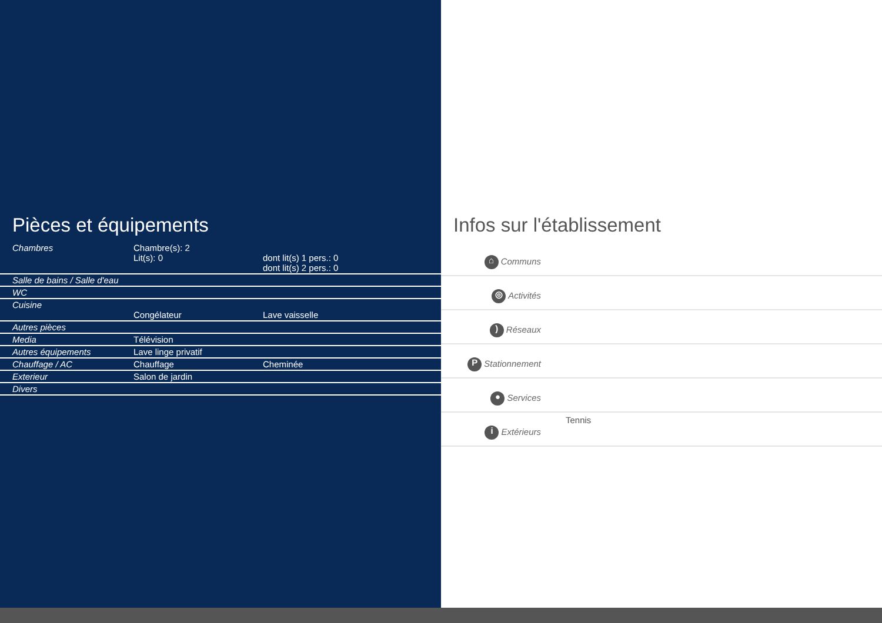Pièces et équipements
| Chambres | Chambre(s): 2 Lit(s): 0 | dont lit(s) 1 pers.: 0 dont lit(s) 2 pers.: 0 |
| Salle de bains / Salle d'eau | | |
| WC | | |
| Cuisine | Congélateur | Lave vaisselle |
| Autres pièces | | |
| Media | Télévision | |
| Autres équipements | Lave linge privatif | |
| Chauffage / AC | Chauffage | Cheminée |
| Exterieur | Salon de jardin | |
| Divers | | |
Infos sur l'établissement
| ⌂ Communs | |
| ◎ Activités | |
| ) Réseaux | |
| P Stationnement | |
| ● Services | |
| i Extérieurs | Tennis |